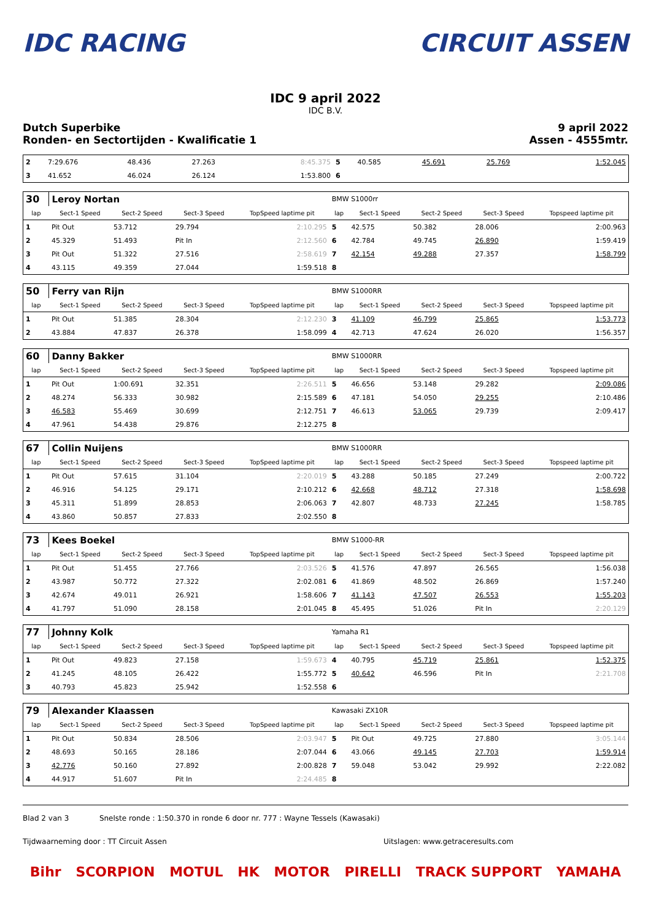IDC RACING CIRCUIT ASSEN
IDC 9 april 2022
IDC B.V.
Dutch Superbike
Ronden- en Sectortijden - Kwalificatie 1
9 april 2022
Assen - 4555mtr.
| 2 | 7:29.676 | 48.436 | 27.263 | 8:45.375 | 5 | 40.585 | 45.691 | 25.769 | 1:52.045 |
| 3 | 41.652 | 46.024 | 26.124 | 1:53.800 | 6 | | | | |
| 30 | Leroy Nortan | | | | BMW S1000rr | | | | |
| lap | Sect-1 Speed | Sect-2 Speed | Sect-3 Speed | TopSpeed laptime pit | lap | Sect-1 Speed | Sect-2 Speed | Sect-3 Speed | Topspeed laptime pit |
| 1 | Pit Out | 53.712 | 29.794 | 2:10.295 | 5 | 42.575 | 50.382 | 28.006 | 2:00.963 |
| 2 | 45.329 | 51.493 | Pit In | 2:12.560 | 6 | 42.784 | 49.745 | 26.890 | 1:59.419 |
| 3 | Pit Out | 51.322 | 27.516 | 2:58.619 | 7 | 42.154 | 49.288 | 27.357 | 1:58.799 |
| 4 | 43.115 | 49.359 | 27.044 | 1:59.518 | 8 | | | | |
| 50 | Ferry van Rijn | | | | BMW S1000RR | | | | |
| lap | Sect-1 Speed | Sect-2 Speed | Sect-3 Speed | TopSpeed laptime pit | lap | Sect-1 Speed | Sect-2 Speed | Sect-3 Speed | Topspeed laptime pit |
| 1 | Pit Out | 51.385 | 28.304 | 2:12.230 | 3 | 41.109 | 46.799 | 25.865 | 1:53.773 |
| 2 | 43.884 | 47.837 | 26.378 | 1:58.099 | 4 | 42.713 | 47.624 | 26.020 | 1:56.357 |
| 60 | Danny Bakker | | | | BMW S1000RR | | | | |
| lap | Sect-1 Speed | Sect-2 Speed | Sect-3 Speed | TopSpeed laptime pit | lap | Sect-1 Speed | Sect-2 Speed | Sect-3 Speed | Topspeed laptime pit |
| 1 | Pit Out | 1:00.691 | 32.351 | 2:26.511 | 5 | 46.656 | 53.148 | 29.282 | 2:09.086 |
| 2 | 48.274 | 56.333 | 30.982 | 2:15.589 | 6 | 47.181 | 54.050 | 29.255 | 2:10.486 |
| 3 | 46.583 | 55.469 | 30.699 | 2:12.751 | 7 | 46.613 | 53.065 | 29.739 | 2:09.417 |
| 4 | 47.961 | 54.438 | 29.876 | 2:12.275 | 8 | | | | |
| 67 | Collin Nuijens | | | | BMW S1000RR | | | | |
| lap | Sect-1 Speed | Sect-2 Speed | Sect-3 Speed | TopSpeed laptime pit | lap | Sect-1 Speed | Sect-2 Speed | Sect-3 Speed | Topspeed laptime pit |
| 1 | Pit Out | 57.615 | 31.104 | 2:20.019 | 5 | 43.288 | 50.185 | 27.249 | 2:00.722 |
| 2 | 46.916 | 54.125 | 29.171 | 2:10.212 | 6 | 42.668 | 48.712 | 27.318 | 1:58.698 |
| 3 | 45.311 | 51.899 | 28.853 | 2:06.063 | 7 | 42.807 | 48.733 | 27.245 | 1:58.785 |
| 4 | 43.860 | 50.857 | 27.833 | 2:02.550 | 8 | | | | |
| 73 | Kees Boekel | | | | BMW S1000-RR | | | | |
| lap | Sect-1 Speed | Sect-2 Speed | Sect-3 Speed | TopSpeed laptime pit | lap | Sect-1 Speed | Sect-2 Speed | Sect-3 Speed | Topspeed laptime pit |
| 1 | Pit Out | 51.455 | 27.766 | 2:03.526 | 5 | 41.576 | 47.897 | 26.565 | 1:56.038 |
| 2 | 43.987 | 50.772 | 27.322 | 2:02.081 | 6 | 41.869 | 48.502 | 26.869 | 1:57.240 |
| 3 | 42.674 | 49.011 | 26.921 | 1:58.606 | 7 | 41.143 | 47.507 | 26.553 | 1:55.203 |
| 4 | 41.797 | 51.090 | 28.158 | 2:01.045 | 8 | 45.495 | 51.026 | Pit In | 2:20.129 |
| 77 | Johnny Kolk | | | | Yamaha R1 | | | | |
| lap | Sect-1 Speed | Sect-2 Speed | Sect-3 Speed | TopSpeed laptime pit | lap | Sect-1 Speed | Sect-2 Speed | Sect-3 Speed | Topspeed laptime pit |
| 1 | Pit Out | 49.823 | 27.158 | 1:59.673 | 4 | 40.795 | 45.719 | 25.861 | 1:52.375 |
| 2 | 41.245 | 48.105 | 26.422 | 1:55.772 | 5 | 40.642 | 46.596 | Pit In | 2:21.708 |
| 3 | 40.793 | 45.823 | 25.942 | 1:52.558 | 6 | | | | |
| 79 | Alexander Klaassen | | | | Kawasaki ZX10R | | | | |
| lap | Sect-1 Speed | Sect-2 Speed | Sect-3 Speed | TopSpeed laptime pit | lap | Sect-1 Speed | Sect-2 Speed | Sect-3 Speed | Topspeed laptime pit |
| 1 | Pit Out | 50.834 | 28.506 | 2:03.947 | 5 | Pit Out | 49.725 | 27.880 | 3:05.144 |
| 2 | 48.693 | 50.165 | 28.186 | 2:07.044 | 6 | 43.066 | 49.145 | 27.703 | 1:59.914 |
| 3 | 42.776 | 50.160 | 27.892 | 2:00.828 | 7 | 59.048 | 53.042 | 29.992 | 2:22.082 |
| 4 | 44.917 | 51.607 | Pit In | 2:24.485 | 8 | | | | |
Blad 2 van 3 Snelste ronde : 1:50.370 in ronde 6 door nr. 777 : Wayne Tessels (Kawasaki)
Tijdwaarneming door : TT Circuit Assen Uitslagen: www.getraceresults.com
Bihr SCORPION MOTUL HK MOTOR PIRELLI TRACK SUPPORT YAMAHA